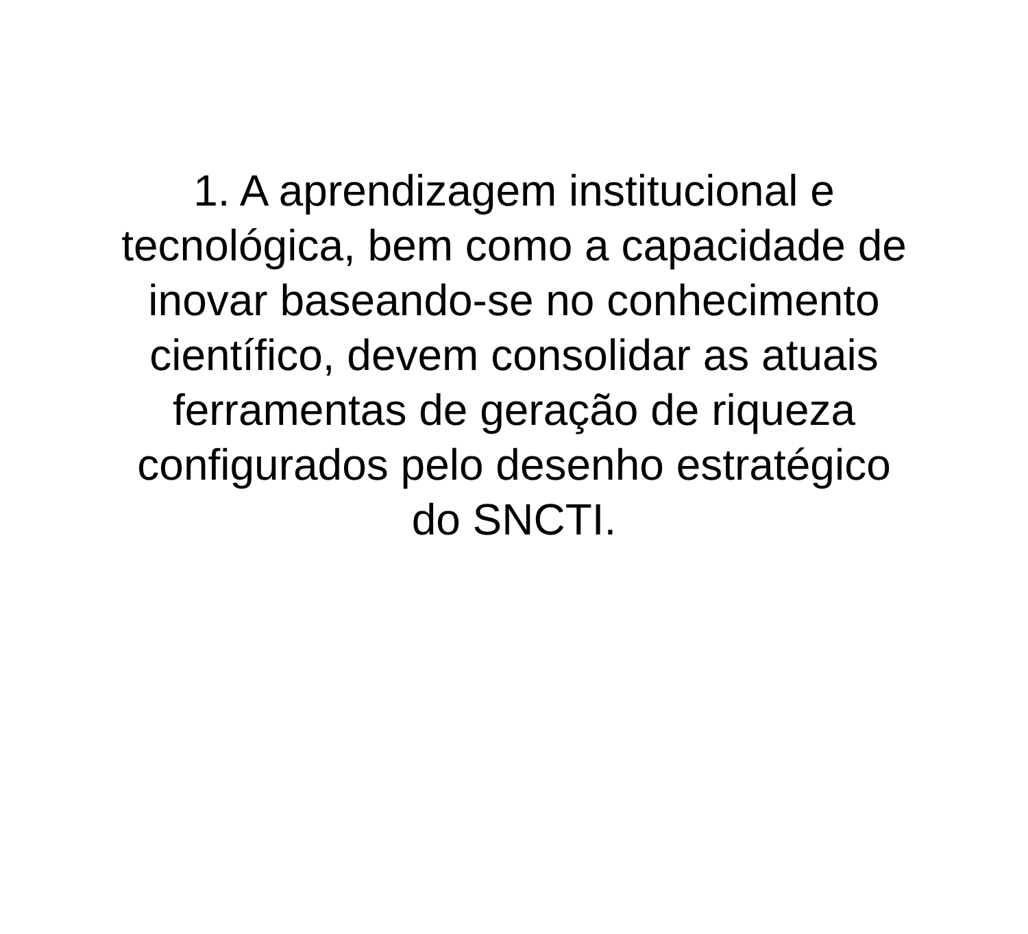1. A aprendizagem institucional e
tecnológica, bem como a capacidade de
inovar baseando-se no conhecimento
científico, devem consolidar as atuais
ferramentas de geração de riqueza
configurados pelo desenho estratégico
do SNCTI.